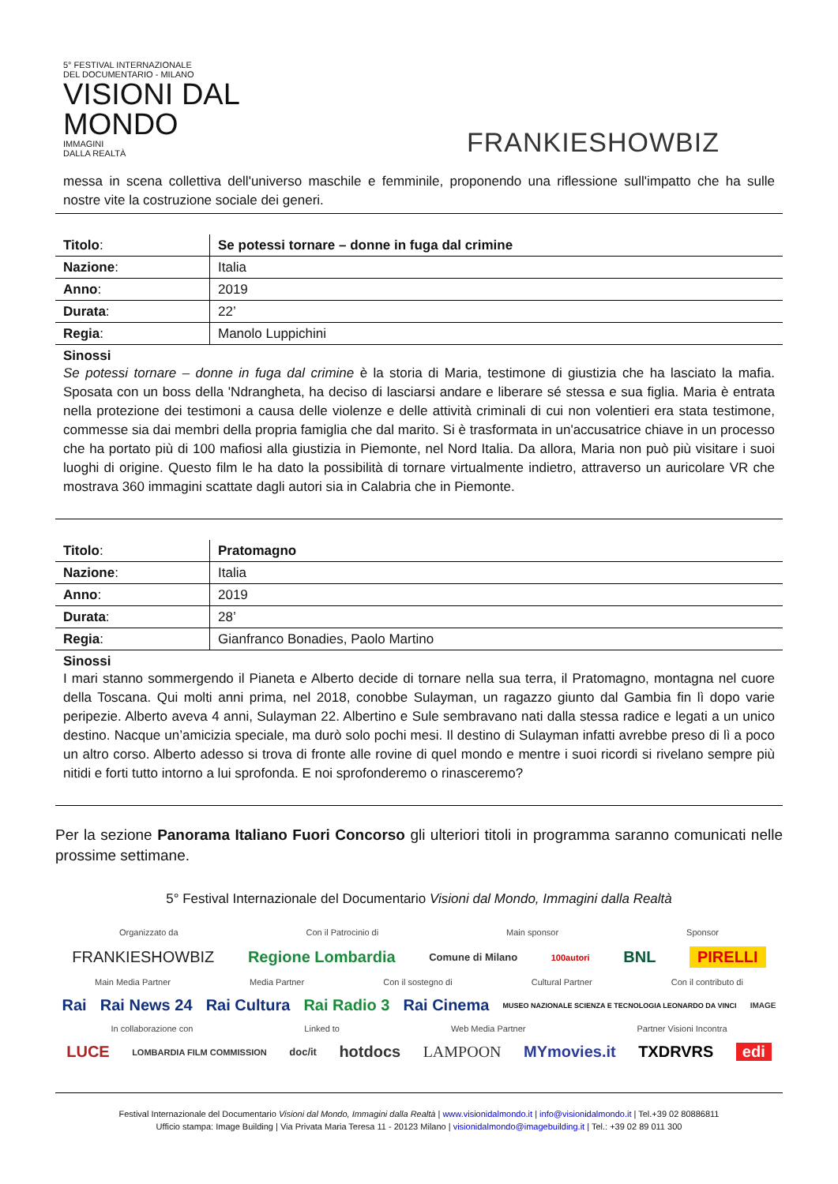5° FESTIVAL INTERNAZIONALE
DEL DOCUMENTARIO - MILANO
VISIONI DAL
MONDO
IMMAGINI
DALLA REALTÀ
FRANKIESHOWBIZ
messa in scena collettiva dell'universo maschile e femminile, proponendo una riflessione sull'impatto che ha sulle nostre vite la costruzione sociale dei generi.
| Titolo : | Se potessi tornare – donne in fuga dal crimine |
| Nazione : | Italia |
| Anno : | 2019 |
| Durata : | 22’ |
| Regia : | Manolo Luppichini |
Sinossi
Se potessi tornare – donne in fuga dal crimine è la storia di Maria, testimone di giustizia che ha lasciato la mafia. Sposata con un boss della 'Ndrangheta, ha deciso di lasciarsi andare e liberare sé stessa e sua figlia. Maria è entrata nella protezione dei testimoni a causa delle violenze e delle attività criminali di cui non volentieri era stata testimone, commesse sia dai membri della propria famiglia che dal marito. Si è trasformata in un'accusatrice chiave in un processo che ha portato più di 100 mafiosi alla giustizia in Piemonte, nel Nord Italia. Da allora, Maria non può più visitare i suoi luoghi di origine. Questo film le ha dato la possibilità di tornare virtualmente indietro, attraverso un auricolare VR che mostrava 360 immagini scattate dagli autori sia in Calabria che in Piemonte.
| Titolo : | Pratomagno |
| Nazione : | Italia |
| Anno : | 2019 |
| Durata : | 28’ |
| Regia : | Gianfranco Bonadies, Paolo Martino |
Sinossi
I mari stanno sommergendo il Pianeta e Alberto decide di tornare nella sua terra, il Pratomagno, montagna nel cuore della Toscana. Qui molti anni prima, nel 2018, conobbe Sulayman, un ragazzo giunto dal Gambia fin lì dopo varie peripezie. Alberto aveva 4 anni, Sulayman 22. Albertino e Sule sembravano nati dalla stessa radice e legati a un unico destino. Nacque un’amicizia speciale, ma durò solo pochi mesi. Il destino di Sulayman infatti avrebbe preso di lì a poco un altro corso. Alberto adesso si trova di fronte alle rovine di quel mondo e mentre i suoi ricordi si rivelano sempre più nitidi e forti tutto intorno a lui sprofonda. E noi sprofonderemo o rinasceremo?
Per la sezione Panorama Italiano Fuori Concorso gli ulteriori titoli in programma saranno comunicati nelle prossime settimane.
5° Festival Internazionale del Documentario Visioni dal Mondo, Immagini dalla Realtà
Organizzato da Con il Patrocinio di Main sponsor Sponsor
FRANKIESHOWBIZ Regione Lombardia Comune di Milano 100autori BNL PIRELLI
Main Media Partner Media Partner Con il sostegno di Cultural Partner Con il contributo di
Rai Rai News 24 Rai Cultura Rai Radio 3 Rai Cinema MUSEO NAZIONALE SCIENZA E TECNOLOGIA LEONARDO DA VINCI IMAGE
In collaborazione con Linked to Web Media Partner Partner Visioni Incontra
LUCE LOMBARDIA FILM COMMISSION doc/it hotdocs LAMPOON MYmovies.it TXDRVRS edi
Festival Internazionale del Documentario Visioni dal Mondo, Immagini dalla Realtà | www.visionidalmondo.it | info@visionidalmondo.it | Tel.+39 02 80886811
Ufficio stampa: Image Building | Via Privata Maria Teresa 11 - 20123 Milano | visionidalmondo@imagebuilding.it | Tel.: +39 02 89 011 300